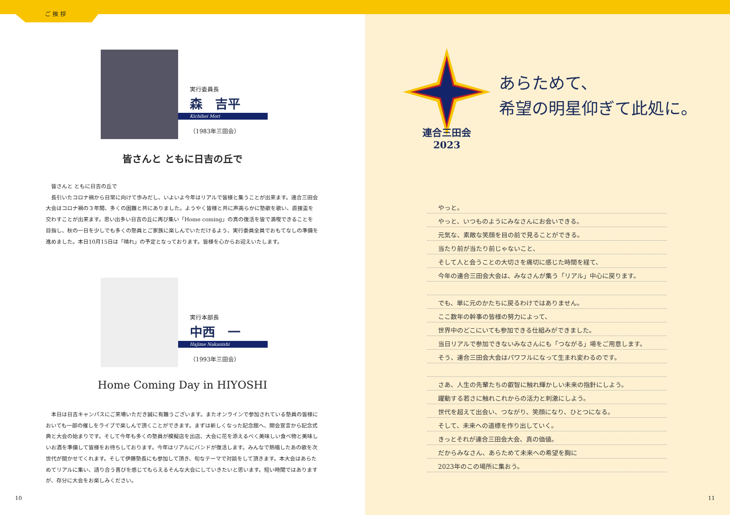実行委員長
森　吉平
Kichihei Mori
（1983年三田会）
皆さんと ともに日吉の丘で
皆さんと ともに日吉の丘で
長引いたコロナ禍から日常に向けて歩みだし、いよいよ今年はリアルで皆様と集うことが出来ます。連合三田会大会はコロナ禍の３年間、多くの困難と共にありました。ようやく皆様と共に声高らかに塾歌を歌い、直接盃を交わすことが出来ます。思い出多い日吉の丘に再び集い「Home coming」の真の復活を皆で満喫できることを目指し、秋の一日を少しでも多くの塾員とご家族に楽しんでいただけるよう、実行委員全員でおもてなしの準備を進めました。本日10月15日は「晴れ」の予定となっております。皆様を心からお迎えいたします。
実行本部長
中西　一
Hajime Nakanishi
（1993年三田会）
Home Coming Day in HIYOSHI
本日は日吉キャンパスにご来場いただき誠に有難うございます。またオンラインで参加されている塾員の皆様においても一部の催しをライブで楽しんで頂くことができます。まずは新しくなった記念館へ、開会宣言から記念式典と大会の始まりです。そして今年も多くの塾員が模擬店を出店、大会に花を添えるべく美味しい食べ物と美味しいお酒を準備して皆様をお待ちしております。今年はリアルにバンドが復活します。みんなで熱唱したあの歌を次世代が聞かせてくれます。そして伊藤塾長にも参加して頂き、旬なテーマで対談をして頂きます。本大会はあらためてリアルに集い、語り合う喜びを感じてもらえるそんな大会にしていきたいと思います。短い時間ではありますが、存分に大会をお楽しみください。
10
ご 挨 拶
連合三田会
2023
あらためて、
希望の明星仰ぎて此処に。
やっと。
やっと、いつものようにみなさんにお会いできる。
元気な、素敵な笑顔を目の前で見ることができる。
当たり前が当たり前じゃないこと、
そして人と会うことの大切さを痛切に感じた時間を経て、
今年の連合三田会大会は、みなさんが集う「リアル」中心に戻ります。
でも、単に元のかたちに戻るわけではありません。
ここ数年の幹事の皆様の努力によって、
世界中のどこにいても参加できる仕組みができました。
当日リアルで参加できないみなさんにも「つながる」場をご用意します。
そう、連合三田会大会はパワフルになって生まれ変わるのです。
さあ、人生の先輩たちの叡智に触れ輝かしい未来の指針にしよう。
躍動する若さに触れこれからの活力と刺激にしよう。
世代を超えて出会い、つながり、笑顔になり、ひとつになる。
そして、未来への道標を作り出していく。
きっとそれが連合三田会大会、真の価値。
だからみなさん、あらためて未来への希望を胸に
2023年のこの場所に集おう。
11